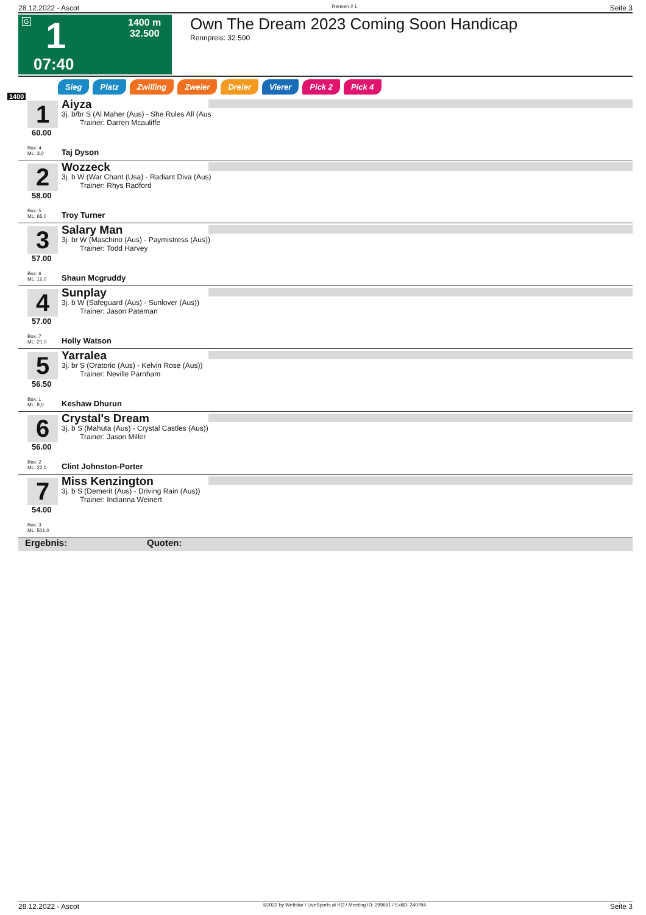28.12.2022 - Ascot Rennen # 1 Seite 3
G 1 1400 m
32.500
07:40
Own The Dream 2023 Coming Soon Handicap
Rennpreis: 32.500
Sieg Platz Zwilling Zweier Dreier Vierer Pick 2 Pick 4
1400
1
60.00
Box: 4
ML: 3,0
Aiyza
3j. b/br S (Al Maher (Aus) - She Rules All (Aus
Trainer: Darren Mcauliffe
Taj Dyson
2
58.00
Box: 5
ML: 65,0
Wozzeck
3j. b W (War Chant (Usa) - Radiant Diva (Aus)
Trainer: Rhys Radford
Troy Turner
3
57.00
Box: 6
ML: 12,0
Salary Man
3j. br W (Maschino (Aus) - Paymistress (Aus))
Trainer: Todd Harvey
Shaun Mcgruddy
4
57.00
Box: 7
ML: 21,0
Sunplay
3j. b W (Safeguard (Aus) - Sunlover (Aus))
Trainer: Jason Pateman
Holly Watson
5
56.50
Box: 1
ML: 8,0
Yarralea
3j. br S (Oratorio (Aus) - Kelvin Rose (Aus))
Trainer: Neville Parnham
Keshaw Dhurun
6
56.00
Box: 2
ML: 22,0
Crystal's Dream
3j. b S (Mahuta (Aus) - Crystal Castles (Aus))
Trainer: Jason Miller
Clint Johnston-Porter
7
54.00
Box: 3
ML: 501,0
Miss Kenzington
3j. b S (Demerit (Aus) - Driving Rain (Aus))
Trainer: Indianna Weinert
Ergebnis: Quoten:
28.12.2022 - Ascot ©2022 by Wettstar / LiveSports.at KG / Meeting ID: 299691 / ExtID: 240784 Seite 3